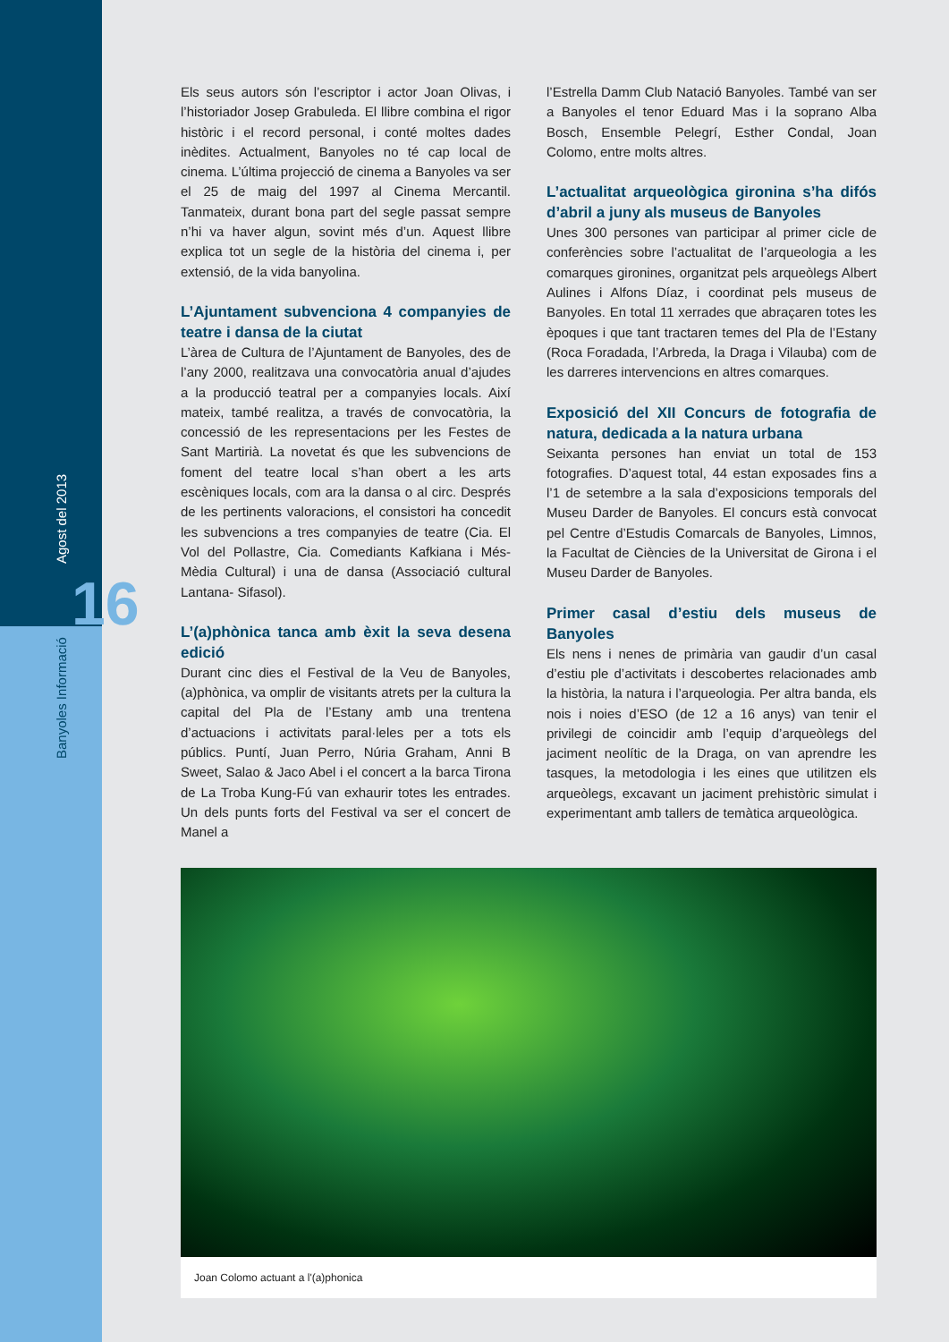Agost del 2013 16
Banyoles Informació
Els seus autors són l’escriptor i actor Joan Olivas, i l’historiador Josep Grabuleda. El llibre combina el rigor històric i el record personal, i conté moltes dades inèdites. Actualment, Banyoles no té cap local de cinema. L’última projecció de cinema a Banyoles va ser el 25 de maig del 1997 al Cinema Mercantil. Tanmateix, durant bona part del segle passat sempre n’hi va haver algun, sovint més d’un. Aquest llibre explica tot un segle de la història del cinema i, per extensió, de la vida banyolina.
L’Ajuntament subvenciona 4 companyies de teatre i dansa de la ciutat
L’àrea de Cultura de l’Ajuntament de Banyoles, des de l’any 2000, realitzava una convocatòria anual d’ajudes a la producció teatral per a companyies locals. Així mateix, també realitza, a través de convocatòria, la concessió de les representacions per les Festes de Sant Martirià. La novetat és que les subvencions de foment del teatre local s’han obert a les arts escèniques locals, com ara la dansa o al circ. Després de les pertinents valoracions, el consistori ha concedit les subvencions a tres companyies de teatre (Cia. El Vol del Pollastre, Cia. Comediants Kafkiana i Més-Mèdia Cultural) i una de dansa (Associació cultural Lantana- Sifasol).
L’(a)phònica tanca amb èxit la seva desena edició
Durant cinc dies el Festival de la Veu de Banyoles, (a)phònica, va omplir de visitants atrets per la cultura la capital del Pla de l’Estany amb una trentena d’actuacions i activitats paral·leles per a tots els públics. Puntí, Juan Perro, Núria Graham, Anni B Sweet, Salao & Jaco Abel i el concert a la barca Tirona de La Troba Kung-Fú van exhaurir totes les entrades. Un dels punts forts del Festival va ser el concert de Manel a
l’Estrella Damm Club Natació Banyoles. També van ser a Banyoles el tenor Eduard Mas i la soprano Alba Bosch, Ensemble Pelegrí, Esther Condal, Joan Colomo, entre molts altres.
L’actualitat arqueològica gironina s’ha difós d’abril a juny als museus de Banyoles
Unes 300 persones van participar al primer cicle de conferències sobre l’actualitat de l’arqueologia a les comarques gironines, organitzat pels arqueòlegs Albert Aulines i Alfons Díaz, i coordinat pels museus de Banyoles. En total 11 xerrades que abraçaren totes les èpoques i que tant tractaren temes del Pla de l’Estany (Roca Foradada, l’Arbreda, la Draga i Vilauba) com de les darreres intervencions en altres comarques.
Exposició del XII Concurs de fotografia de natura, dedicada a la natura urbana
Seixanta persones han enviat un total de 153 fotografies. D’aquest total, 44 estan exposades fins a l’1 de setembre a la sala d’exposicions temporals del Museu Darder de Banyoles. El concurs està convocat pel Centre d’Estudis Comarcals de Banyoles, Limnos, la Facultat de Ciències de la Universitat de Girona i el Museu Darder de Banyoles.
Primer casal d’estiu dels museus de Banyoles
Els nens i nenes de primària van gaudir d’un casal d’estiu ple d’activitats i descobertes relacionades amb la història, la natura i l’arqueologia. Per altra banda, els nois i noies d’ESO (de 12 a 16 anys) van tenir el privilegi de coincidir amb l’equip d’arqueòlegs del jaciment neolític de la Draga, on van aprendre les tasques, la metodologia i les eines que utilitzen els arqueòlegs, excavant un jaciment prehistòric simulat i experimentant amb tallers de temàtica arqueològica.
Joan Colomo actuant a l'(a)phonica